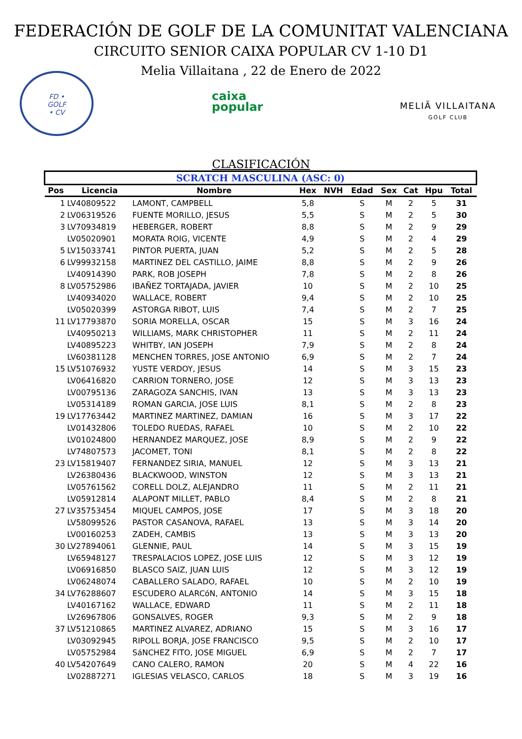FEDERACIÓN DE GOLF DE LA COMUNITAT VALENCIANA
CIRCUITO SENIOR CAIXA POPULAR CV 1-10 D1
Melia Villaitana , 22 de Enero de 2022
FD •
GOLF
• CV
caixa
popular
MELIÃ VILLAITANA
GOLF CLUB
CLASIFICACIÓN
| SCRATCH MASCULINA (ASC: 0) | | | | | | | | | |
| Pos | Licencia | Nombre | Hex | NVH | Edad | Sex | Cat | Hpu | Total |
| 1 | LV40809522 | LAMONT, CAMPBELL | 5,8 | | S | M | 2 | 5 | 31 |
| 2 | LV06319526 | FUENTE MORILLO, JESUS | 5,5 | | S | M | 2 | 5 | 30 |
| 3 | LV70934819 | HEBERGER, ROBERT | 8,8 | | S | M | 2 | 9 | 29 |
| | LV05020901 | MORATA ROIG, VICENTE | 4,9 | | S | M | 2 | 4 | 29 |
| 5 | LV15033741 | PINTOR PUERTA, JUAN | 5,2 | | S | M | 2 | 5 | 28 |
| 6 | LV99932158 | MARTINEZ DEL CASTILLO, JAIME | 8,8 | | S | M | 2 | 9 | 26 |
| | LV40914390 | PARK, ROB JOSEPH | 7,8 | | S | M | 2 | 8 | 26 |
| 8 | LV05752986 | IBAÑEZ TORTAJADA, JAVIER | 10 | | S | M | 2 | 10 | 25 |
| | LV40934020 | WALLACE, ROBERT | 9,4 | | S | M | 2 | 10 | 25 |
| | LV05020399 | ASTORGA RIBOT, LUIS | 7,4 | | S | M | 2 | 7 | 25 |
| 11 | LV17793870 | SORIA MORELLA, OSCAR | 15 | | S | M | 3 | 16 | 24 |
| | LV40950213 | WILLIAMS, MARK CHRISTOPHER | 11 | | S | M | 2 | 11 | 24 |
| | LV40895223 | WHITBY, IAN JOSEPH | 7,9 | | S | M | 2 | 8 | 24 |
| | LV60381128 | MENCHEN TORRES, JOSE ANTONIO | 6,9 | | S | M | 2 | 7 | 24 |
| 15 | LV51076932 | YUSTE VERDOY, JESUS | 14 | | S | M | 3 | 15 | 23 |
| | LV06416820 | CARRION TORNERO, JOSE | 12 | | S | M | 3 | 13 | 23 |
| | LV00795136 | ZARAGOZA SANCHIS, IVAN | 13 | | S | M | 3 | 13 | 23 |
| | LV05314189 | ROMAN GARCIA, JOSE LUIS | 8,1 | | S | M | 2 | 8 | 23 |
| 19 | LV17763442 | MARTINEZ MARTINEZ, DAMIAN | 16 | | S | M | 3 | 17 | 22 |
| | LV01432806 | TOLEDO RUEDAS, RAFAEL | 10 | | S | M | 2 | 10 | 22 |
| | LV01024800 | HERNANDEZ MARQUEZ, JOSE | 8,9 | | S | M | 2 | 9 | 22 |
| | LV74807573 | JACOMET, TONI | 8,1 | | S | M | 2 | 8 | 22 |
| 23 | LV15819407 | FERNANDEZ SIRIA, MANUEL | 12 | | S | M | 3 | 13 | 21 |
| | LV26380436 | BLACKWOOD, WINSTON | 12 | | S | M | 3 | 13 | 21 |
| | LV05761562 | CORELL DOLZ, ALEJANDRO | 11 | | S | M | 2 | 11 | 21 |
| | LV05912814 | ALAPONT MILLET, PABLO | 8,4 | | S | M | 2 | 8 | 21 |
| 27 | LV35753454 | MIQUEL CAMPOS, JOSE | 17 | | S | M | 3 | 18 | 20 |
| | LV58099526 | PASTOR CASANOVA, RAFAEL | 13 | | S | M | 3 | 14 | 20 |
| | LV00160253 | ZADEH, CAMBIS | 13 | | S | M | 3 | 13 | 20 |
| 30 | LV27894061 | GLENNIE, PAUL | 14 | | S | M | 3 | 15 | 19 |
| | LV65948127 | TRESPALACIOS LOPEZ, JOSE LUIS | 12 | | S | M | 3 | 12 | 19 |
| | LV06916850 | BLASCO SAIZ, JUAN LUIS | 12 | | S | M | 3 | 12 | 19 |
| | LV06248074 | CABALLERO SALADO, RAFAEL | 10 | | S | M | 2 | 10 | 19 |
| 34 | LV76288607 | ESCUDERO ALARCóN, ANTONIO | 14 | | S | M | 3 | 15 | 18 |
| | LV40167162 | WALLACE, EDWARD | 11 | | S | M | 2 | 11 | 18 |
| | LV26967806 | GONSALVES, ROGER | 9,3 | | S | M | 2 | 9 | 18 |
| 37 | LV51210865 | MARTINEZ ALVAREZ, ADRIANO | 15 | | S | M | 3 | 16 | 17 |
| | LV03092945 | RIPOLL BORJA, JOSE FRANCISCO | 9,5 | | S | M | 2 | 10 | 17 |
| | LV05752984 | SáNCHEZ FITO, JOSE MIGUEL | 6,9 | | S | M | 2 | 7 | 17 |
| 40 | LV54207649 | CANO CALERO, RAMON | 20 | | S | M | 4 | 22 | 16 |
| | LV02887271 | IGLESIAS VELASCO, CARLOS | 18 | | S | M | 3 | 19 | 16 |